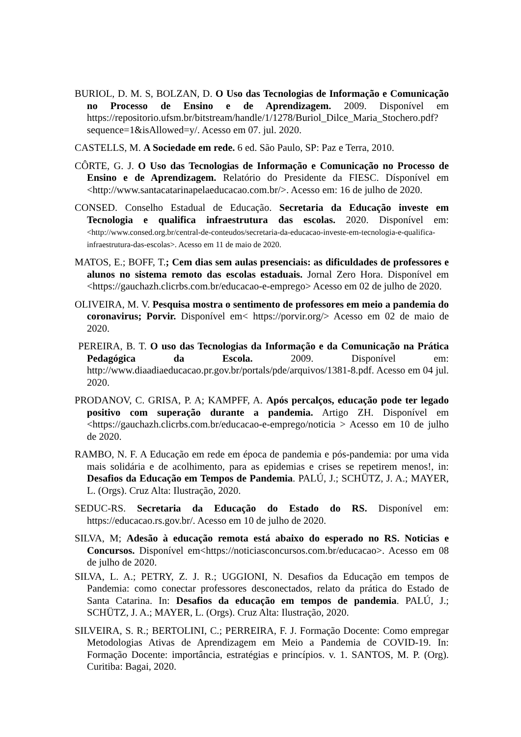BURIOL, D. M. S, BOLZAN, D. O Uso das Tecnologias de Informação e Comunicação no Processo de Ensino e de Aprendizagem. 2009. Disponível em https://repositorio.ufsm.br/bitstream/handle/1/1278/Buriol_Dilce_Maria_Stochero.pdf?sequence=1&isAllowed=y/. Acesso em 07. jul. 2020.
CASTELLS, M. A Sociedade em rede. 6 ed. São Paulo, SP: Paz e Terra, 2010.
CÔRTE, G. J. O Uso das Tecnologias de Informação e Comunicação no Processo de Ensino e de Aprendizagem. Relatório do Presidente da FIESC. Dísponível em <http://www.santacatarinapelaeducacao.com.br/>. Acesso em: 16 de julho de 2020.
CONSED. Conselho Estadual de Educação. Secretaria da Educação investe em Tecnologia e qualifica infraestrutura das escolas. 2020. Disponível em: <http://www.consed.org.br/central-de-conteudos/secretaria-da-educacao-investe-em-tecnologia-e-qualifica-infraestrutura-das-escolas>. Acesso em 11 de maio de 2020.
MATOS, E.; BOFF, T.; Cem dias sem aulas presenciais: as dificuldades de professores e alunos no sistema remoto das escolas estaduais. Jornal Zero Hora. Disponível em <https://gauchazh.clicrbs.com.br/educacao-e-emprego> Acesso em 02 de julho de 2020.
OLIVEIRA, M. V. Pesquisa mostra o sentimento de professores em meio a pandemia do coronavirus; Porvir. Disponível em< https://porvir.org/> Acesso em 02 de maio de 2020.
PEREIRA, B. T. O uso das Tecnologias da Informação e da Comunicação na Prática Pedagógica da Escola. 2009. Disponível em: http://www.diaadiaeducacao.pr.gov.br/portals/pde/arquivos/1381-8.pdf. Acesso em 04 jul. 2020.
PRODANOV, C. GRISA, P. A; KAMPFF, A. Após percalços, educação pode ter legado positivo com superação durante a pandemia. Artigo ZH. Disponível em <https://gauchazh.clicrbs.com.br/educacao-e-emprego/noticia > Acesso em 10 de julho de 2020.
RAMBO, N. F. A Educação em rede em época de pandemia e pós-pandemia: por uma vida mais solidária e de acolhimento, para as epidemias e crises se repetirem menos!, in: Desafios da Educação em Tempos de Pandemia. PALÚ, J.; SCHÜTZ, J. A.; MAYER, L. (Orgs). Cruz Alta: Ilustração, 2020.
SEDUC-RS. Secretaria da Educação do Estado do RS. Disponível em: https://educacao.rs.gov.br/. Acesso em 10 de julho de 2020.
SILVA, M; Adesão à educação remota está abaixo do esperado no RS. Noticias e Concursos. Disponível em<https://noticiasconcursos.com.br/educacao>. Acesso em 08 de julho de 2020.
SILVA, L. A.; PETRY, Z. J. R.; UGGIONI, N. Desafios da Educação em tempos de Pandemia: como conectar professores desconectados, relato da prática do Estado de Santa Catarina. In: Desafios da educação em tempos de pandemia. PALÚ, J.; SCHÜTZ, J. A.; MAYER, L. (Orgs). Cruz Alta: Ilustração, 2020.
SILVEIRA, S. R.; BERTOLINI, C.; PERREIRA, F. J. Formação Docente: Como empregar Metodologias Ativas de Aprendizagem em Meio a Pandemia de COVID-19. In: Formação Docente: importância, estratégias e princípios. v. 1. SANTOS, M. P. (Org). Curitiba: Bagai, 2020.